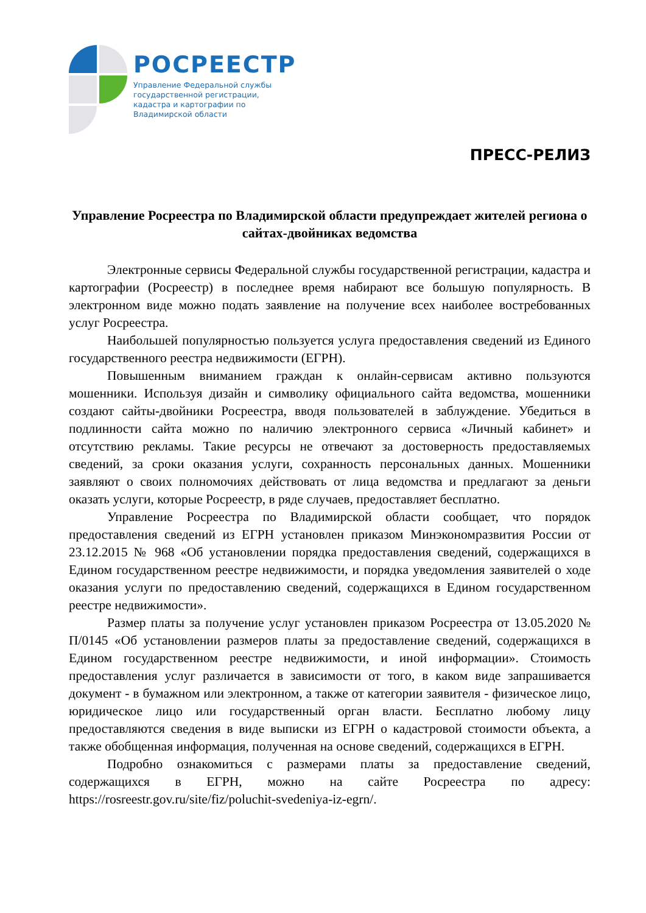РОСРЕЕСТР
Управление Федеральной службы
государственной регистрации,
кадастра и картографии по
Владимирской области
ПРЕСС-РЕЛИЗ
Управление Росреестра по Владимирской области предупреждает жителей региона о сайтах-двойниках ведомства
Электронные сервисы Федеральной службы государственной регистрации, кадастра и картографии (Росреестр) в последнее время набирают все большую популярность. В электронном виде можно подать заявление на получение всех наиболее востребованных услуг Росреестра.
Наибольшей популярностью пользуется услуга предоставления сведений из Единого государственного реестра недвижимости (ЕГРН).
Повышенным вниманием граждан к онлайн-сервисам активно пользуются мошенники. Используя дизайн и символику официального сайта ведомства, мошенники создают сайты-двойники Росреестра, вводя пользователей в заблуждение. Убедиться в подлинности сайта можно по наличию электронного сервиса «Личный кабинет» и отсутствию рекламы. Такие ресурсы не отвечают за достоверность предоставляемых сведений, за сроки оказания услуги, сохранность персональных данных. Мошенники заявляют о своих полномочиях действовать от лица ведомства и предлагают за деньги оказать услуги, которые Росреестр, в ряде случаев, предоставляет бесплатно.
Управление Росреестра по Владимирской области сообщает, что порядок предоставления сведений из ЕГРН установлен приказом Минэкономразвития России от 23.12.2015 № 968 «Об установлении порядка предоставления сведений, содержащихся в Едином государственном реестре недвижимости, и порядка уведомления заявителей о ходе оказания услуги по предоставлению сведений, содержащихся в Едином государственном реестре недвижимости».
Размер платы за получение услуг установлен приказом Росреестра от 13.05.2020 № П/0145 «Об установлении размеров платы за предоставление сведений, содержащихся в Едином государственном реестре недвижимости, и иной информации». Стоимость предоставления услуг различается в зависимости от того, в каком виде запрашивается документ - в бумажном или электронном, а также от категории заявителя - физическое лицо, юридическое лицо или государственный орган власти. Бесплатно любому лицу предоставляются сведения в виде выписки из ЕГРН о кадастровой стоимости объекта, а также обобщенная информация, полученная на основе сведений, содержащихся в ЕГРН.
Подробно ознакомиться с размерами платы за предоставление сведений, содержащихся в ЕГРН, можно на сайте Росреестра по адресу: https://rosreestr.gov.ru/site/fiz/poluchit-svedeniya-iz-egrn/.